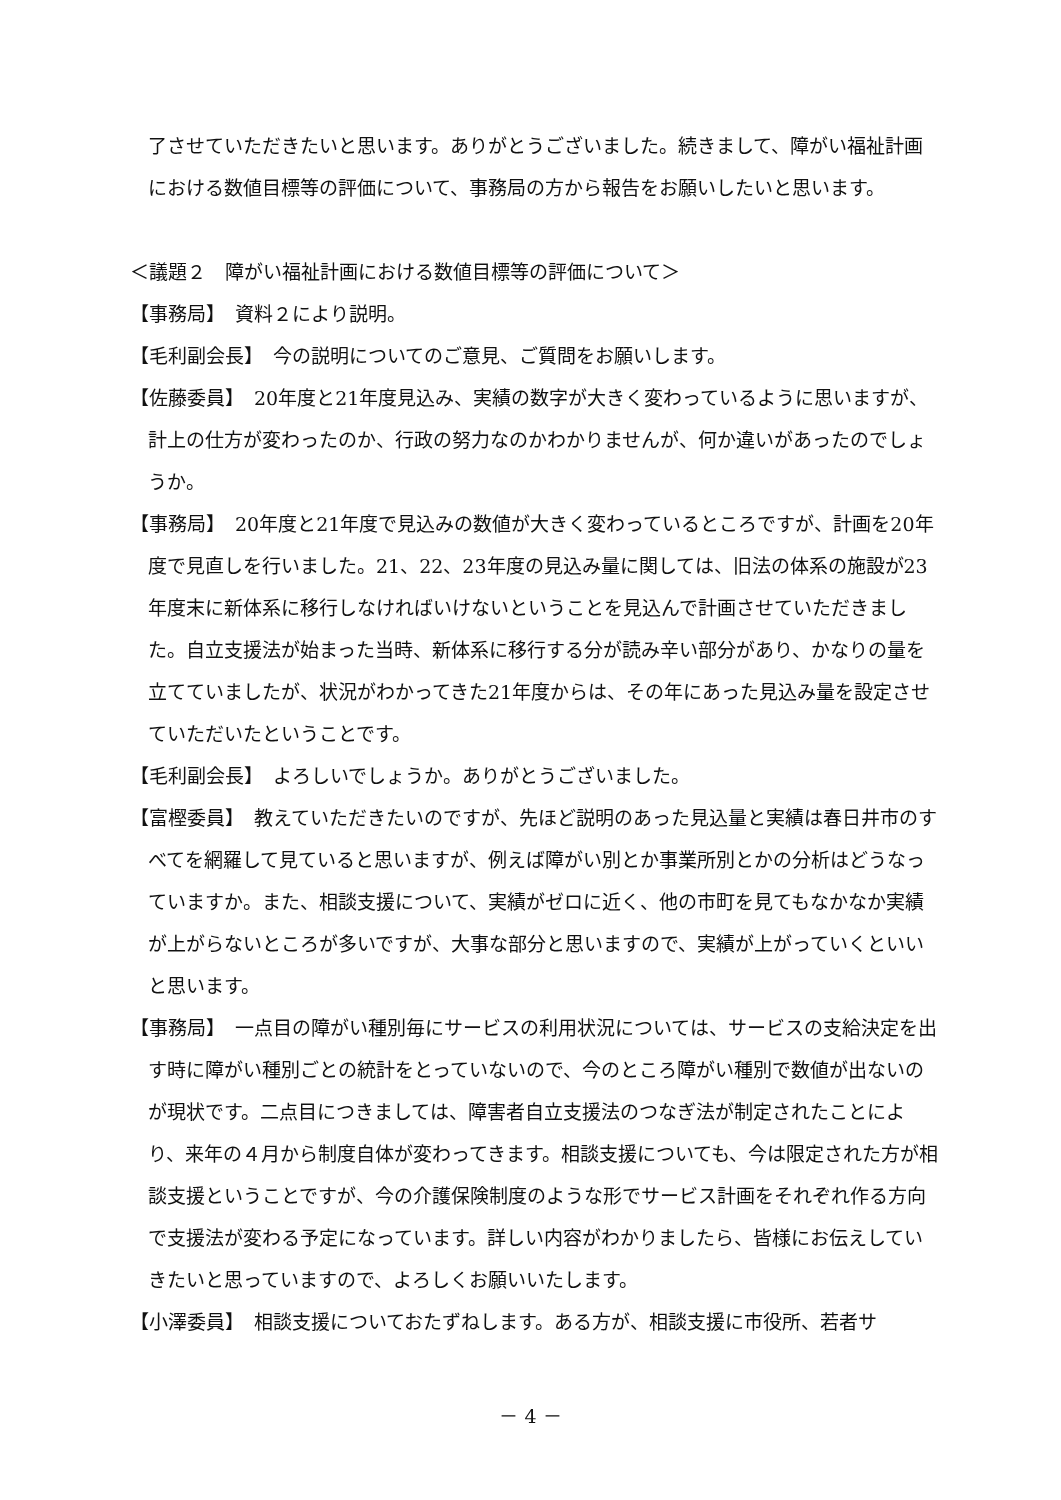了させていただきたいと思います。ありがとうございました。続きまして、障がい福祉計画における数値目標等の評価について、事務局の方から報告をお願いしたいと思います。
＜議題２　障がい福祉計画における数値目標等の評価について＞
【事務局】　資料２により説明。
【毛利副会長】　今の説明についてのご意見、ご質問をお願いします。
【佐藤委員】　20年度と21年度見込み、実績の数字が大きく変わっているように思いますが、計上の仕方が変わったのか、行政の努力なのかわかりませんが、何か違いがあったのでしょうか。
【事務局】　20年度と21年度で見込みの数値が大きく変わっているところですが、計画を20年度で見直しを行いました。21、22、23年度の見込み量に関しては、旧法の体系の施設が23年度末に新体系に移行しなければいけないということを見込んで計画させていただきました。自立支援法が始まった当時、新体系に移行する分が読み辛い部分があり、かなりの量を立てていましたが、状況がわかってきた21年度からは、その年にあった見込み量を設定させていただいたということです。
【毛利副会長】　よろしいでしょうか。ありがとうございました。
【富樫委員】　教えていただきたいのですが、先ほど説明のあった見込量と実績は春日井市のすべてを網羅して見ていると思いますが、例えば障がい別とか事業所別とかの分析はどうなっていますか。また、相談支援について、実績がゼロに近く、他の市町を見てもなかなか実績が上がらないところが多いですが、大事な部分と思いますので、実績が上がっていくといいと思います。
【事務局】　一点目の障がい種別毎にサービスの利用状況については、サービスの支給決定を出す時に障がい種別ごとの統計をとっていないので、今のところ障がい種別で数値が出ないのが現状です。二点目につきましては、障害者自立支援法のつなぎ法が制定されたことにより、来年の４月から制度自体が変わってきます。相談支援についても、今は限定された方が相談支援ということですが、今の介護保険制度のような形でサービス計画をそれぞれ作る方向で支援法が変わる予定になっています。詳しい内容がわかりましたら、皆様にお伝えしていきたいと思っていますので、よろしくお願いいたします。
【小澤委員】　相談支援についておたずねします。ある方が、相談支援に市役所、若者サ
－ 4 －